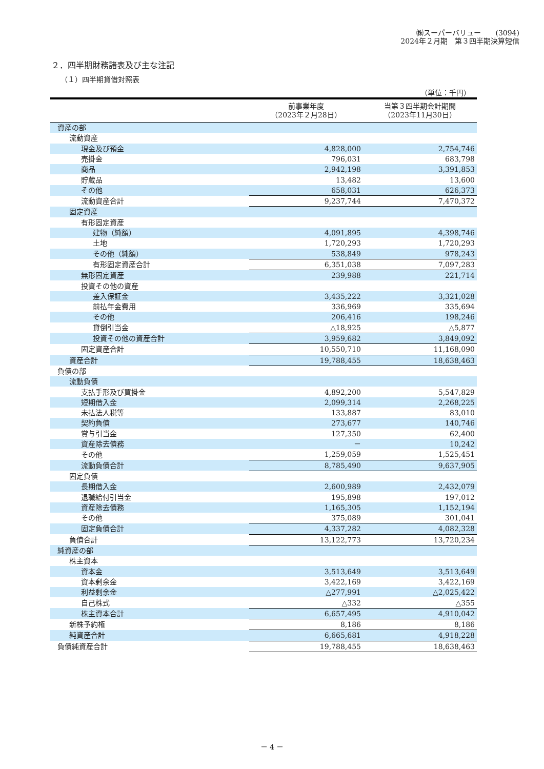㈱スーパーバリュー　　(3094)
2024年２月期　第３四半期決算短信
２．四半期財務諸表及び主な注記
（１）四半期貸借対照表
（単位：千円）
| | 前事業年度 （2023年２月28日） | 当第３四半期会計期間 （2023年11月30日） |
| --- | --- | --- |
| 資産の部 | | |
| 流動資産 | | |
| 現金及び預金 | 4,828,000 | 2,754,746 |
| 売掛金 | 796,031 | 683,798 |
| 商品 | 2,942,198 | 3,391,853 |
| 貯蔵品 | 13,482 | 13,600 |
| その他 | 658,031 | 626,373 |
| 流動資産合計 | 9,237,744 | 7,470,372 |
| 固定資産 | | |
| 有形固定資産 | | |
| 建物（純額） | 4,091,895 | 4,398,746 |
| 土地 | 1,720,293 | 1,720,293 |
| その他（純額） | 538,849 | 978,243 |
| 有形固定資産合計 | 6,351,038 | 7,097,283 |
| 無形固定資産 | 239,988 | 221,714 |
| 投資その他の資産 | | |
| 差入保証金 | 3,435,222 | 3,321,028 |
| 前払年金費用 | 336,969 | 335,694 |
| その他 | 206,416 | 198,246 |
| 貸倒引当金 | △18,925 | △5,877 |
| 投資その他の資産合計 | 3,959,682 | 3,849,092 |
| 固定資産合計 | 10,550,710 | 11,168,090 |
| 資産合計 | 19,788,455 | 18,638,463 |
| 負債の部 | | |
| 流動負債 | | |
| 支払手形及び買掛金 | 4,892,200 | 5,547,829 |
| 短期借入金 | 2,099,314 | 2,268,225 |
| 未払法人税等 | 133,887 | 83,010 |
| 契約負債 | 273,677 | 140,746 |
| 賞与引当金 | 127,350 | 62,400 |
| 資産除去債務 | － | 10,242 |
| その他 | 1,259,059 | 1,525,451 |
| 流動負債合計 | 8,785,490 | 9,637,905 |
| 固定負債 | | |
| 長期借入金 | 2,600,989 | 2,432,079 |
| 退職給付引当金 | 195,898 | 197,012 |
| 資産除去債務 | 1,165,305 | 1,152,194 |
| その他 | 375,089 | 301,041 |
| 固定負債合計 | 4,337,282 | 4,082,328 |
| 負債合計 | 13,122,773 | 13,720,234 |
| 純資産の部 | | |
| 株主資本 | | |
| 資本金 | 3,513,649 | 3,513,649 |
| 資本剰余金 | 3,422,169 | 3,422,169 |
| 利益剰余金 | △277,991 | △2,025,422 |
| 自己株式 | △332 | △355 |
| 株主資本合計 | 6,657,495 | 4,910,042 |
| 新株予約権 | 8,186 | 8,186 |
| 純資産合計 | 6,665,681 | 4,918,228 |
| 負債純資産合計 | 19,788,455 | 18,638,463 |
－ 4 －